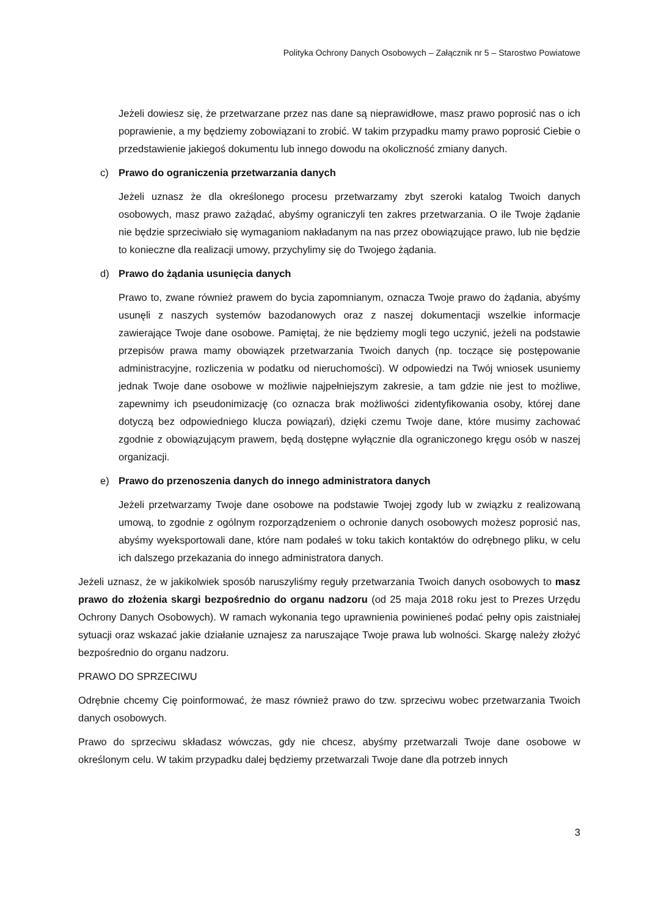Polityka Ochrony Danych Osobowych – Załącznik nr 5 – Starostwo Powiatowe
Jeżeli dowiesz się, że przetwarzane przez nas dane są nieprawidłowe, masz prawo poprosić nas o ich poprawienie, a my będziemy zobowiązani to zrobić. W takim przypadku mamy prawo poprosić Ciebie o przedstawienie jakiegoś dokumentu lub innego dowodu na okoliczność zmiany danych.
c) Prawo do ograniczenia przetwarzania danych
Jeżeli uznasz że dla określonego procesu przetwarzamy zbyt szeroki katalog Twoich danych osobowych, masz prawo zażądać, abyśmy ograniczyli ten zakres przetwarzania. O ile Twoje żądanie nie będzie sprzeciwiało się wymaganiom nakładanym na nas przez obowiązujące prawo, lub nie będzie to konieczne dla realizacji umowy, przychylimy się do Twojego żądania.
d) Prawo do żądania usunięcia danych
Prawo to, zwane również prawem do bycia zapomnianym, oznacza Twoje prawo do żądania, abyśmy usunęli z naszych systemów bazodanowych oraz z naszej dokumentacji wszelkie informacje zawierające Twoje dane osobowe. Pamiętaj, że nie będziemy mogli tego uczynić, jeżeli na podstawie przepisów prawa mamy obowiązek przetwarzania Twoich danych (np. toczące się postępowanie administracyjne, rozliczenia w podatku od nieruchomości). W odpowiedzi na Twój wniosek usuniemy jednak Twoje dane osobowe w możliwie najpełniejszym zakresie, a tam gdzie nie jest to możliwe, zapewnimy ich pseudonimizację (co oznacza brak możliwości zidentyfikowania osoby, której dane dotyczą bez odpowiedniego klucza powiązań), dzięki czemu Twoje dane, które musimy zachować zgodnie z obowiązującym prawem, będą dostępne wyłącznie dla ograniczonego kręgu osób w naszej organizacji.
e) Prawo do przenoszenia danych do innego administratora danych
Jeżeli przetwarzamy Twoje dane osobowe na podstawie Twojej zgody lub w związku z realizowaną umową, to zgodnie z ogólnym rozporządzeniem o ochronie danych osobowych możesz poprosić nas, abyśmy wyeksportowali dane, które nam podałeś w toku takich kontaktów do odrębnego pliku, w celu ich dalszego przekazania do innego administratora danych.
Jeżeli uznasz, że w jakikolwiek sposób naruszyliśmy reguły przetwarzania Twoich danych osobowych to masz prawo do złożenia skargi bezpośrednio do organu nadzoru (od 25 maja 2018 roku jest to Prezes Urzędu Ochrony Danych Osobowych). W ramach wykonania tego uprawnienia powinieneś podać pełny opis zaistniałej sytuacji oraz wskazać jakie działanie uznajesz za naruszające Twoje prawa lub wolności. Skargę należy złożyć bezpośrednio do organu nadzoru.
PRAWO DO SPRZECIWU
Odrębnie chcemy Cię poinformować, że masz również prawo do tzw. sprzeciwu wobec przetwarzania Twoich danych osobowych.
Prawo do sprzeciwu składasz wówczas, gdy nie chcesz, abyśmy przetwarzali Twoje dane osobowe w określonym celu. W takim przypadku dalej będziemy przetwarzali Twoje dane dla potrzeb innych
3